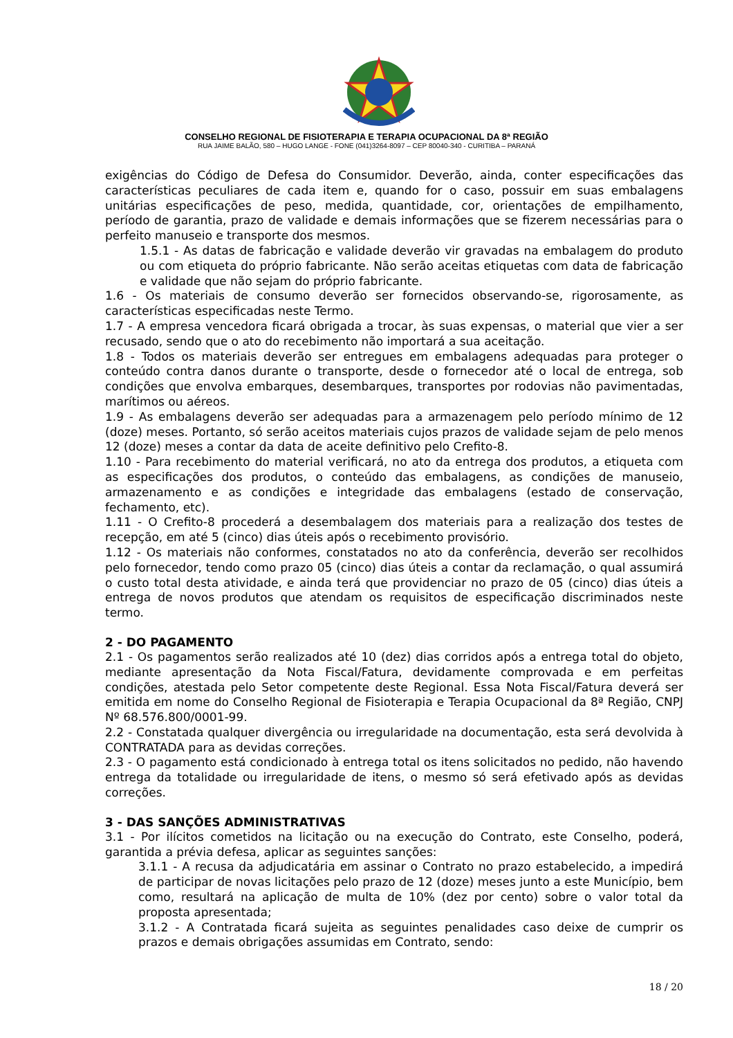CONSELHO REGIONAL DE FISIOTERAPIA E TERAPIA OCUPACIONAL DA 8ª REGIÃO
RUA JAIME BALÃO, 580 – HUGO LANGE - FONE (041)3264-8097 – CEP 80040-340 - CURITIBA – PARANÁ
exigências do Código de Defesa do Consumidor. Deverão, ainda, conter especificações das características peculiares de cada item e, quando for o caso, possuir em suas embalagens unitárias especificações de peso, medida, quantidade, cor, orientações de empilhamento, período de garantia, prazo de validade e demais informações que se fizerem necessárias para o perfeito manuseio e transporte dos mesmos.
1.5.1 - As datas de fabricação e validade deverão vir gravadas na embalagem do produto ou com etiqueta do próprio fabricante. Não serão aceitas etiquetas com data de fabricação e validade que não sejam do próprio fabricante.
1.6 - Os materiais de consumo deverão ser fornecidos observando-se, rigorosamente, as características especificadas neste Termo.
1.7 - A empresa vencedora ficará obrigada a trocar, às suas expensas, o material que vier a ser recusado, sendo que o ato do recebimento não importará a sua aceitação.
1.8 - Todos os materiais deverão ser entregues em embalagens adequadas para proteger o conteúdo contra danos durante o transporte, desde o fornecedor até o local de entrega, sob condições que envolva embarques, desembarques, transportes por rodovias não pavimentadas, marítimos ou aéreos.
1.9 - As embalagens deverão ser adequadas para a armazenagem pelo período mínimo de 12 (doze) meses. Portanto, só serão aceitos materiais cujos prazos de validade sejam de pelo menos 12 (doze) meses a contar da data de aceite definitivo pelo Crefito-8.
1.10 - Para recebimento do material verificará, no ato da entrega dos produtos, a etiqueta com as especificações dos produtos, o conteúdo das embalagens, as condições de manuseio, armazenamento e as condições e integridade das embalagens (estado de conservação, fechamento, etc).
1.11 - O Crefito-8 procederá a desembalagem dos materiais para a realização dos testes de recepção, em até 5 (cinco) dias úteis após o recebimento provisório.
1.12 - Os materiais não conformes, constatados no ato da conferência, deverão ser recolhidos pelo fornecedor, tendo como prazo 05 (cinco) dias úteis a contar da reclamação, o qual assumirá o custo total desta atividade, e ainda terá que providenciar no prazo de 05 (cinco) dias úteis a entrega de novos produtos que atendam os requisitos de especificação discriminados neste termo.
2 - DO PAGAMENTO
2.1 - Os pagamentos serão realizados até 10 (dez) dias corridos após a entrega total do objeto, mediante apresentação da Nota Fiscal/Fatura, devidamente comprovada e em perfeitas condições, atestada pelo Setor competente deste Regional. Essa Nota Fiscal/Fatura deverá ser emitida em nome do Conselho Regional de Fisioterapia e Terapia Ocupacional da 8ª Região, CNPJ Nº 68.576.800/0001-99.
2.2 - Constatada qualquer divergência ou irregularidade na documentação, esta será devolvida à CONTRATADA para as devidas correções.
2.3 - O pagamento está condicionado à entrega total os itens solicitados no pedido, não havendo entrega da totalidade ou irregularidade de itens, o mesmo só será efetivado após as devidas correções.
3 - DAS SANÇÕES ADMINISTRATIVAS
3.1 - Por ilícitos cometidos na licitação ou na execução do Contrato, este Conselho, poderá, garantida a prévia defesa, aplicar as seguintes sanções:
3.1.1 - A recusa da adjudicatária em assinar o Contrato no prazo estabelecido, a impedirá de participar de novas licitações pelo prazo de 12 (doze) meses junto a este Município, bem como, resultará na aplicação de multa de 10% (dez por cento) sobre o valor total da proposta apresentada;
3.1.2 - A Contratada ficará sujeita as seguintes penalidades caso deixe de cumprir os prazos e demais obrigações assumidas em Contrato, sendo:
18 / 20